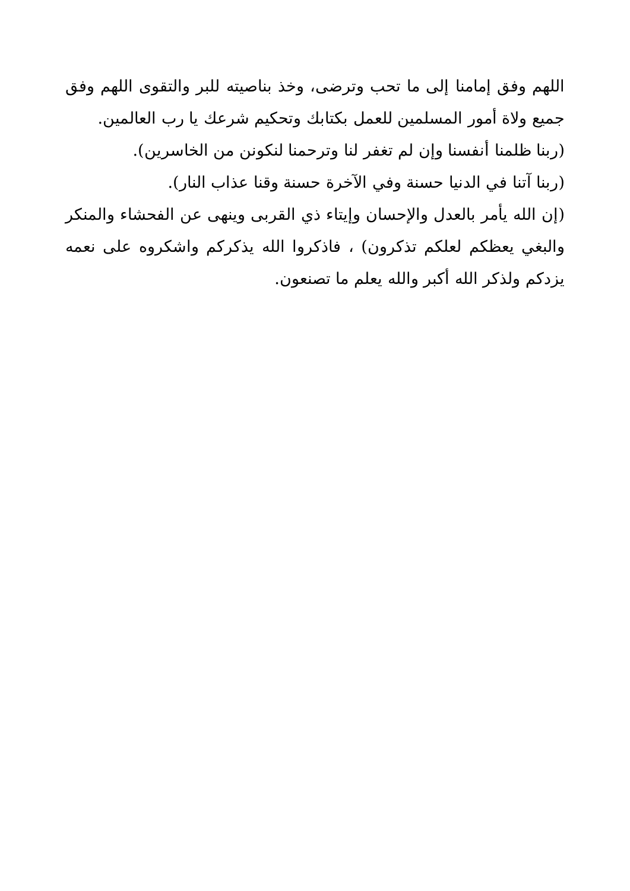اللهم وفق إمامنا إلى ما تحب وترضى، وخذ بناصيته للبر والتقوى اللهم وفق جميع ولاة أمور المسلمين للعمل بكتابك وتحكيم شرعك يا رب العالمين.
(ربنا ظلمنا أنفسنا وإن لم تغفر لنا وترحمنا لنكونن من الخاسرين).
(ربنا آتنا في الدنيا حسنة وفي الآخرة حسنة وقنا عذاب النار).
(إن الله يأمر بالعدل والإحسان وإيتاء ذي القربى وينهى عن الفحشاء والمنكر والبغي يعظكم لعلكم تذكرون) ، فاذكروا الله يذكركم واشكروه على نعمه يزدكم ولذكر الله أكبر والله يعلم ما تصنعون.